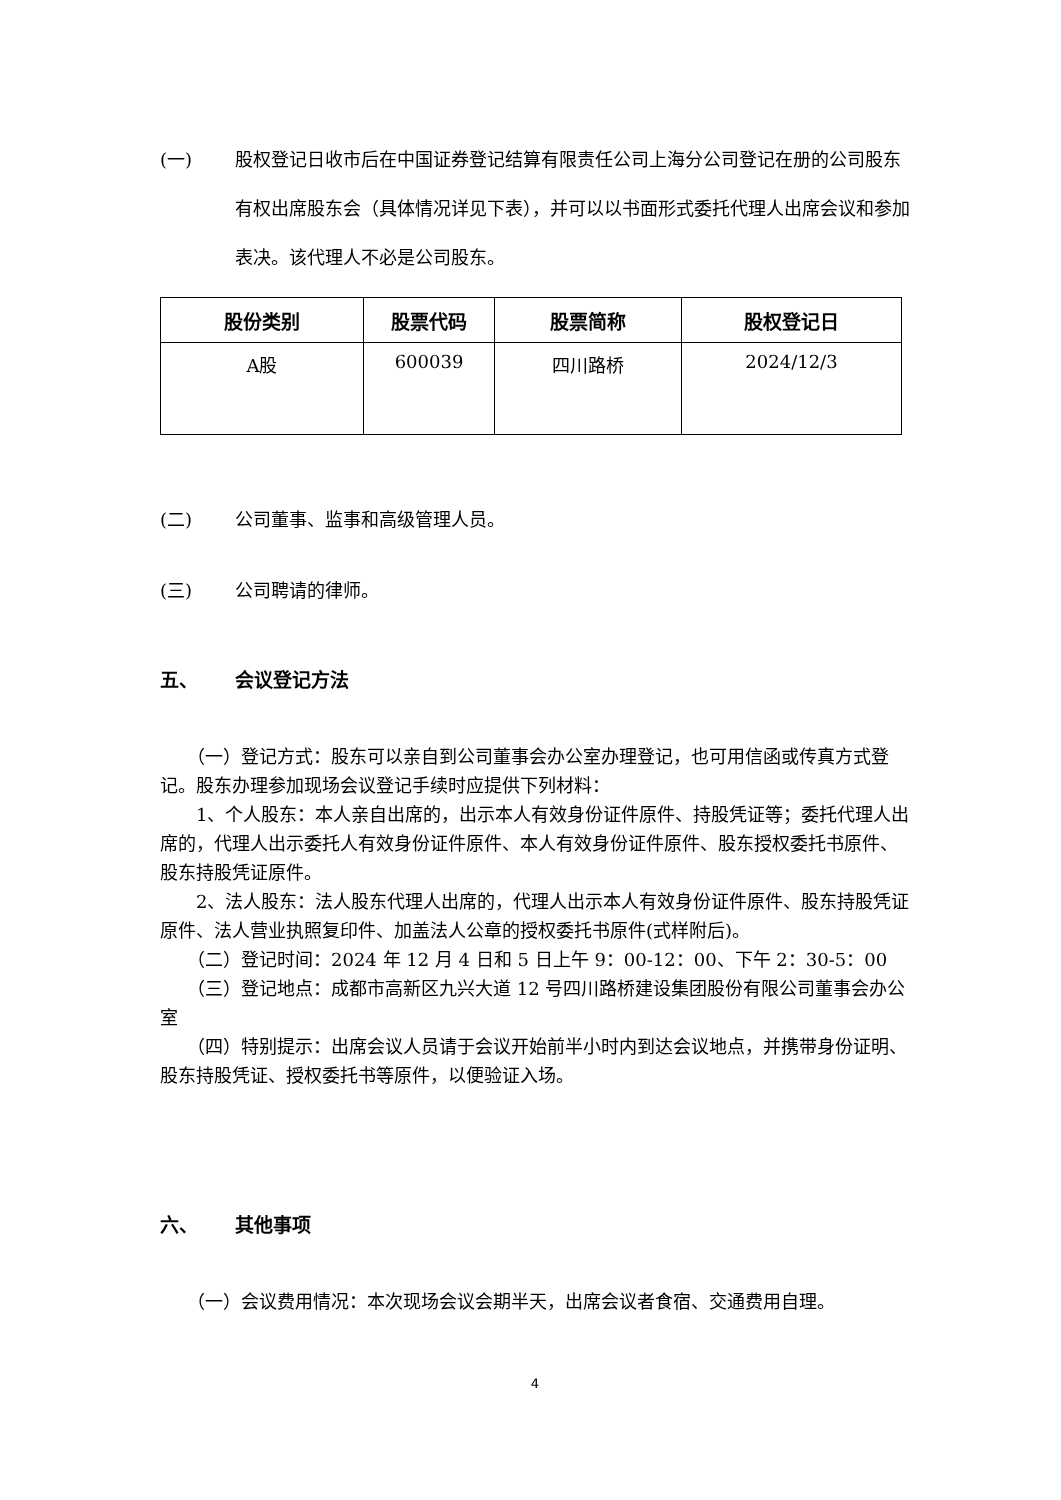(一) 股权登记日收市后在中国证券登记结算有限责任公司上海分公司登记在册的公司股东有权出席股东会（具体情况详见下表），并可以以书面形式委托代理人出席会议和参加表决。该代理人不必是公司股东。
| 股份类别 | 股票代码 | 股票简称 | 股权登记日 |
| --- | --- | --- | --- |
| A股 | 600039 | 四川路桥 | 2024/12/3 |
(二) 公司董事、监事和高级管理人员。
(三) 公司聘请的律师。
五、 会议登记方法
　　（一）登记方式：股东可以亲自到公司董事会办公室办理登记，也可用信函或传真方式登记。股东办理参加现场会议登记手续时应提供下列材料：
　　1、个人股东：本人亲自出席的，出示本人有效身份证件原件、持股凭证等；委托代理人出席的，代理人出示委托人有效身份证件原件、本人有效身份证件原件、股东授权委托书原件、股东持股凭证原件。
　　2、法人股东：法人股东代理人出席的，代理人出示本人有效身份证件原件、股东持股凭证原件、法人营业执照复印件、加盖法人公章的授权委托书原件(式样附后)。
　　（二）登记时间：2024 年 12 月 4 日和 5 日上午 9：00-12：00、下午 2：30-5：00
　　（三）登记地点：成都市高新区九兴大道 12 号四川路桥建设集团股份有限公司董事会办公室
　　（四）特别提示：出席会议人员请于会议开始前半小时内到达会议地点，并携带身份证明、股东持股凭证、授权委托书等原件，以便验证入场。
六、 其他事项
　　（一）会议费用情况：本次现场会议会期半天，出席会议者食宿、交通费用自理。
4